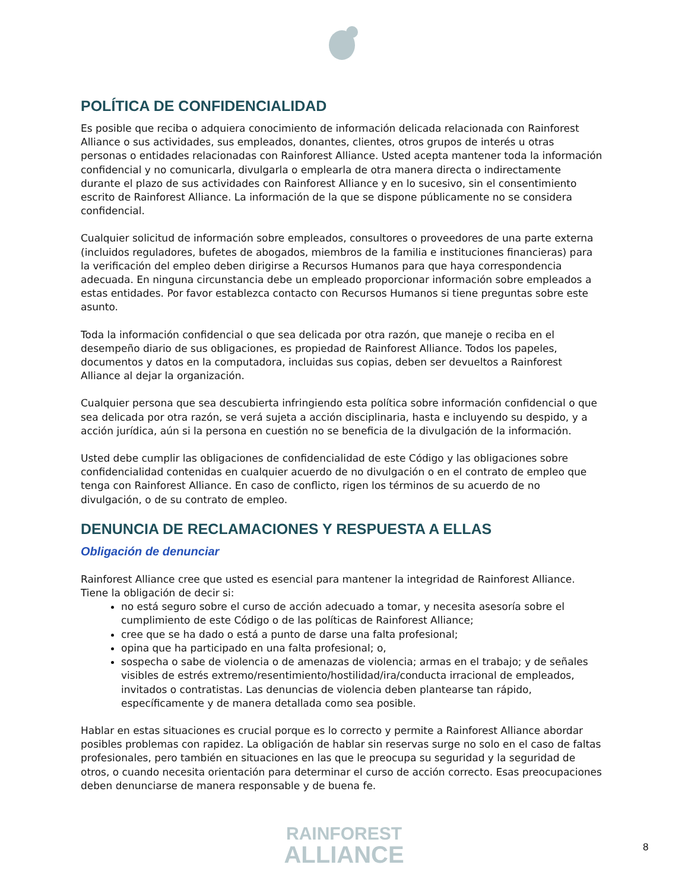POLÍTICA DE CONFIDENCIALIDAD
Es posible que reciba o adquiera conocimiento de información delicada relacionada con Rainforest Alliance o sus actividades, sus empleados, donantes, clientes, otros grupos de interés u otras personas o entidades relacionadas con Rainforest Alliance. Usted acepta mantener toda la información confidencial y no comunicarla, divulgarla o emplearla de otra manera directa o indirectamente durante el plazo de sus actividades con Rainforest Alliance y en lo sucesivo, sin el consentimiento escrito de Rainforest Alliance. La información de la que se dispone públicamente no se considera confidencial.
Cualquier solicitud de información sobre empleados, consultores o proveedores de una parte externa (incluidos reguladores, bufetes de abogados, miembros de la familia e instituciones financieras) para la verificación del empleo deben dirigirse a Recursos Humanos para que haya correspondencia adecuada. En ninguna circunstancia debe un empleado proporcionar información sobre empleados a estas entidades. Por favor establezca contacto con Recursos Humanos si tiene preguntas sobre este asunto.
Toda la información confidencial o que sea delicada por otra razón, que maneje o reciba en el desempeño diario de sus obligaciones, es propiedad de Rainforest Alliance. Todos los papeles, documentos y datos en la computadora, incluidas sus copias, deben ser devueltos a Rainforest Alliance al dejar la organización.
Cualquier persona que sea descubierta infringiendo esta política sobre información confidencial o que sea delicada por otra razón, se verá sujeta a acción disciplinaria, hasta e incluyendo su despido, y a acción jurídica, aún si la persona en cuestión no se beneficia de la divulgación de la información.
Usted debe cumplir las obligaciones de confidencialidad de este Código y las obligaciones sobre confidencialidad contenidas en cualquier acuerdo de no divulgación o en el contrato de empleo que tenga con Rainforest Alliance. En caso de conflicto, rigen los términos de su acuerdo de no divulgación, o de su contrato de empleo.
DENUNCIA DE RECLAMACIONES Y RESPUESTA A ELLAS
Obligación de denunciar
Rainforest Alliance cree que usted es esencial para mantener la integridad de Rainforest Alliance. Tiene la obligación de decir si:
no está seguro sobre el curso de acción adecuado a tomar, y necesita asesoría sobre el cumplimiento de este Código o de las políticas de Rainforest Alliance;
cree que se ha dado o está a punto de darse una falta profesional;
opina que ha participado en una falta profesional; o,
sospecha o sabe de violencia o de amenazas de violencia; armas en el trabajo; y de señales visibles de estrés extremo/resentimiento/hostilidad/ira/conducta irracional de empleados, invitados o contratistas. Las denuncias de violencia deben plantearse tan rápido, específicamente y de manera detallada como sea posible.
Hablar en estas situaciones es crucial porque es lo correcto y permite a Rainforest Alliance abordar posibles problemas con rapidez. La obligación de hablar sin reservas surge no solo en el caso de faltas profesionales, pero también en situaciones en las que le preocupa su seguridad y la seguridad de otros, o cuando necesita orientación para determinar el curso de acción correcto. Esas preocupaciones deben denunciarse de manera responsable y de buena fe.
RAINFOREST
ALLIANCE
8